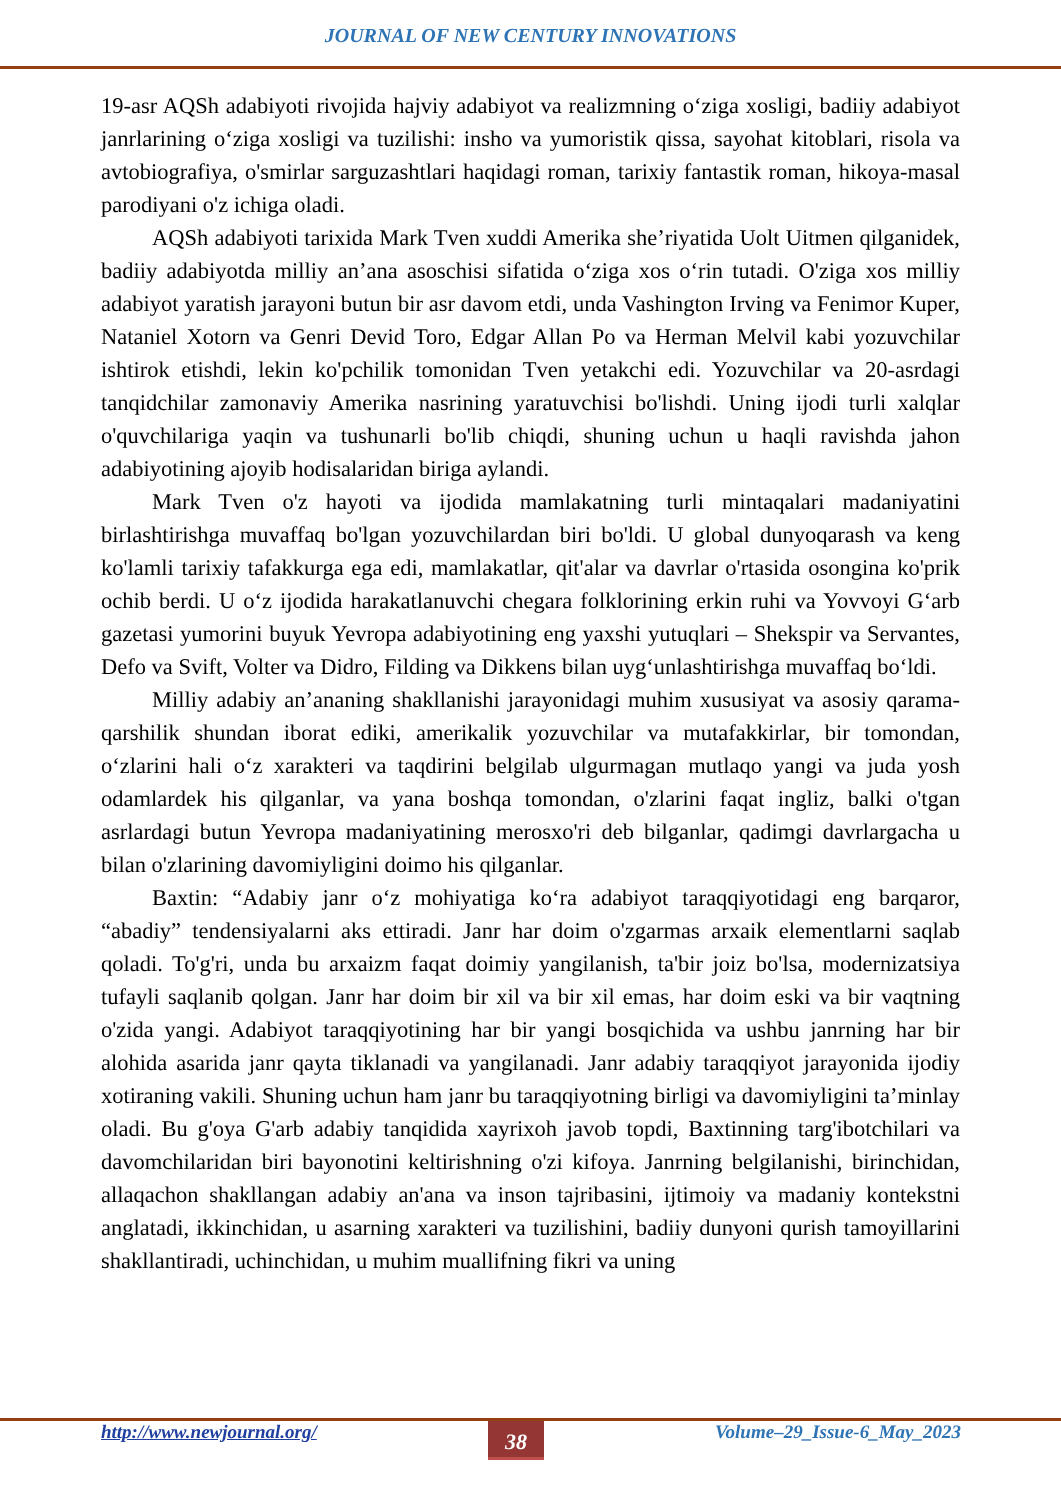JOURNAL OF NEW CENTURY INNOVATIONS
19-asr AQSh adabiyoti rivojida hajviy adabiyot va realizmning oʻziga xosligi, badiiy adabiyot janrlarining oʻziga xosligi va tuzilishi: insho va yumoristik qissa, sayohat kitoblari, risola va avtobiografiya, o'smirlar sarguzashtlari haqidagi roman, tarixiy fantastik roman, hikoya-masal parodiyani o'z ichiga oladi.
AQSh adabiyoti tarixida Mark Tven xuddi Amerika she’riyatida Uolt Uitmen qilganidek, badiiy adabiyotda milliy an’ana asoschisi sifatida oʻziga xos oʻrin tutadi. O'ziga xos milliy adabiyot yaratish jarayoni butun bir asr davom etdi, unda Vashington Irving va Fenimor Kuper, Nataniel Xotorn va Genri Devid Toro, Edgar Allan Po va Herman Melvil kabi yozuvchilar ishtirok etishdi, lekin ko'pchilik tomonidan Tven yetakchi edi. Yozuvchilar va 20-asrdagi tanqidchilar zamonaviy Amerika nasrining yaratuvchisi bo'lishdi. Uning ijodi turli xalqlar o'quvchilariga yaqin va tushunarli bo'lib chiqdi, shuning uchun u haqli ravishda jahon adabiyotining ajoyib hodisalaridan biriga aylandi.
Mark Tven o'z hayoti va ijodida mamlakatning turli mintaqalari madaniyatini birlashtirishga muvaffaq bo'lgan yozuvchilardan biri bo'ldi. U global dunyoqarash va keng ko'lamli tarixiy tafakkurga ega edi, mamlakatlar, qit'alar va davrlar o'rtasida osongina ko'prik ochib berdi. U oʻz ijodida harakatlanuvchi chegara folklorining erkin ruhi va Yovvoyi Gʻarb gazetasi yumorini buyuk Yevropa adabiyotining eng yaxshi yutuqlari – Shekspir va Servantes, Defo va Svift, Volter va Didro, Filding va Dikkens bilan uygʻunlashtirishga muvaffaq boʻldi.
Milliy adabiy an’ananing shakllanishi jarayonidagi muhim xususiyat va asosiy qarama-qarshilik shundan iborat ediki, amerikalik yozuvchilar va mutafakkirlar, bir tomondan, oʻzlarini hali oʻz xarakteri va taqdirini belgilab ulgurmagan mutlaqo yangi va juda yosh odamlardek his qilganlar, va yana boshqa tomondan, o'zlarini faqat ingliz, balki o'tgan asrlardagi butun Yevropa madaniyatining merosxo'ri deb bilganlar, qadimgi davrlargacha u bilan o'zlarining davomiyligini doimo his qilganlar.
Baxtin: “Adabiy janr oʻz mohiyatiga koʻra adabiyot taraqqiyotidagi eng barqaror, “abadiy” tendensiyalarni aks ettiradi. Janr har doim o'zgarmas arxaik elementlarni saqlab qoladi. To'g'ri, unda bu arxaizm faqat doimiy yangilanish, ta'bir joiz bo'lsa, modernizatsiya tufayli saqlanib qolgan. Janr har doim bir xil va bir xil emas, har doim eski va bir vaqtning o'zida yangi. Adabiyot taraqqiyotining har bir yangi bosqichida va ushbu janrning har bir alohida asarida janr qayta tiklanadi va yangilanadi. Janr adabiy taraqqiyot jarayonida ijodiy xotiraning vakili. Shuning uchun ham janr bu taraqqiyotning birligi va davomiyligini ta’minlay oladi. Bu g'oya G'arb adabiy tanqidida xayrixoh javob topdi, Baxtinning targ'ibotchilari va davomchilaridan biri bayonotini keltirishning o'zi kifoya. Janrning belgilanishi, birinchidan, allaqachon shakllangan adabiy an'ana va inson tajribasini, ijtimoiy va madaniy kontekstni anglatadi, ikkinchidan, u asarning xarakteri va tuzilishini, badiiy dunyoni qurish tamoyillarini shakllantiradi, uchinchidan, u muhim muallifning fikri va uning
http://www.newjournal.org/ 38 Volume–29_Issue-6_May_2023